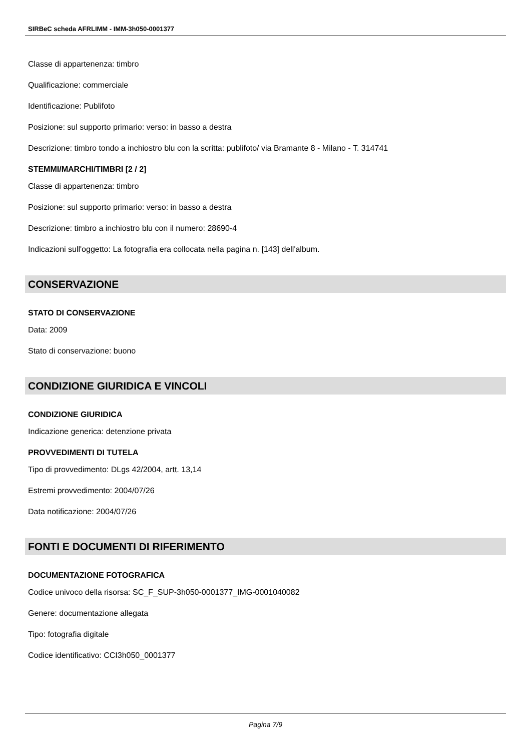SIRBeC scheda AFRLIMM - IMM-3h050-0001377
Classe di appartenenza: timbro
Qualificazione: commerciale
Identificazione: Publifoto
Posizione: sul supporto primario: verso: in basso a destra
Descrizione: timbro tondo a inchiostro blu con la scritta: publifoto/ via Bramante 8 - Milano - T. 314741
STEMMI/MARCHI/TIMBRI [2 / 2]
Classe di appartenenza: timbro
Posizione: sul supporto primario: verso: in basso a destra
Descrizione: timbro a inchiostro blu con il numero: 28690-4
Indicazioni sull'oggetto: La fotografia era collocata nella pagina n. [143] dell'album.
CONSERVAZIONE
STATO DI CONSERVAZIONE
Data: 2009
Stato di conservazione: buono
CONDIZIONE GIURIDICA E VINCOLI
CONDIZIONE GIURIDICA
Indicazione generica: detenzione privata
PROVVEDIMENTI DI TUTELA
Tipo di provvedimento: DLgs 42/2004, artt. 13,14
Estremi provvedimento: 2004/07/26
Data notificazione: 2004/07/26
FONTI E DOCUMENTI DI RIFERIMENTO
DOCUMENTAZIONE FOTOGRAFICA
Codice univoco della risorsa: SC_F_SUP-3h050-0001377_IMG-0001040082
Genere: documentazione allegata
Tipo: fotografia digitale
Codice identificativo: CCI3h050_0001377
Pagina 7/9